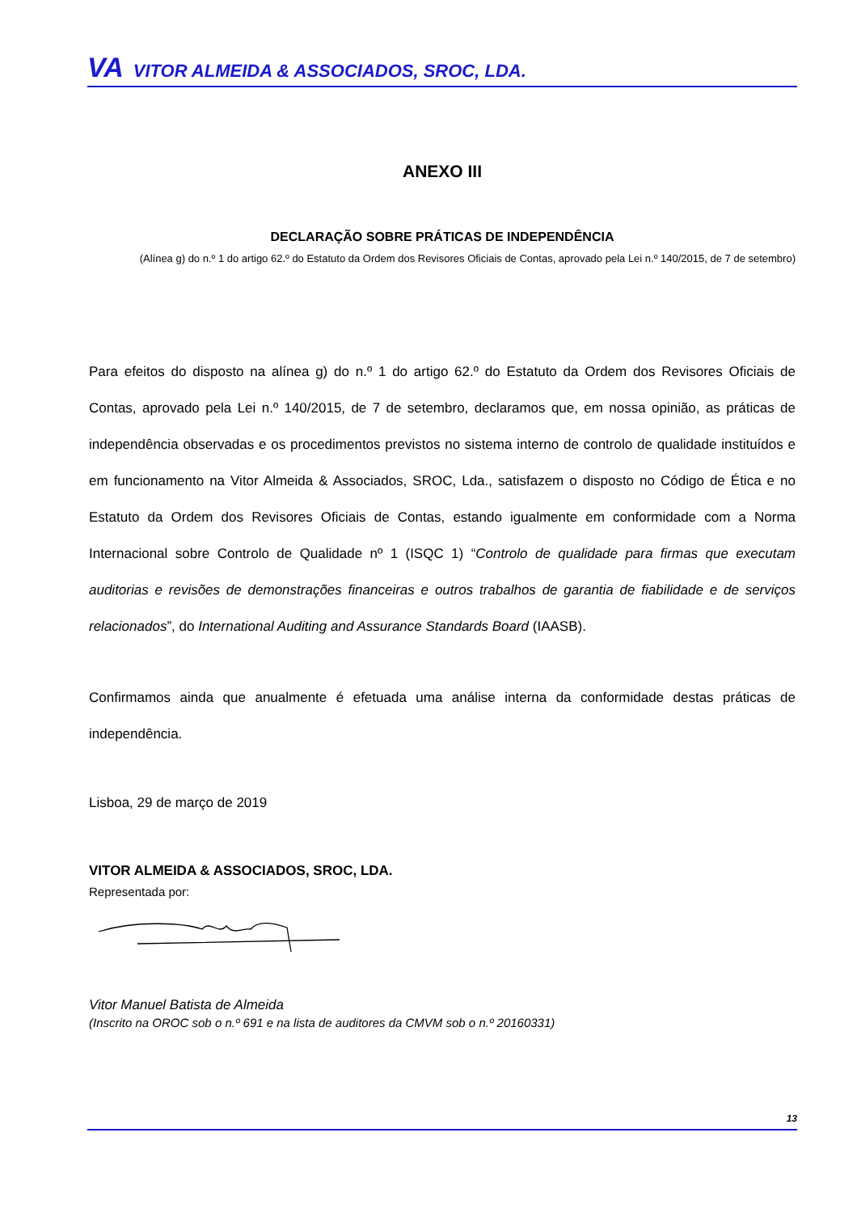VA VITOR ALMEIDA & ASSOCIADOS, SROC, LDA.
ANEXO III
DECLARAÇÃO SOBRE PRÁTICAS DE INDEPENDÊNCIA
(Alínea g) do n.º 1 do artigo 62.º do Estatuto da Ordem dos Revisores Oficiais de Contas, aprovado pela Lei n.º 140/2015, de 7 de setembro)
Para efeitos do disposto na alínea g) do n.º 1 do artigo 62.º do Estatuto da Ordem dos Revisores Oficiais de Contas, aprovado pela Lei n.º 140/2015, de 7 de setembro, declaramos que, em nossa opinião, as práticas de independência observadas e os procedimentos previstos no sistema interno de controlo de qualidade instituídos e em funcionamento na Vitor Almeida & Associados, SROC, Lda., satisfazem o disposto no Código de Ética e no Estatuto da Ordem dos Revisores Oficiais de Contas, estando igualmente em conformidade com a Norma Internacional sobre Controlo de Qualidade nº 1 (ISQC 1) “Controlo de qualidade para firmas que executam auditorias e revisões de demonstrações financeiras e outros trabalhos de garantia de fiabilidade e de serviços relacionados”, do International Auditing and Assurance Standards Board (IAASB).
Confirmamos ainda que anualmente é efetuada uma análise interna da conformidade destas práticas de independência.
Lisboa, 29 de março de 2019
VITOR ALMEIDA & ASSOCIADOS, SROC, LDA.
Representada por:
Vitor Manuel Batista de Almeida
(Inscrito na OROC sob o n.º 691 e na lista de auditores da CMVM sob o n.º 20160331)
13